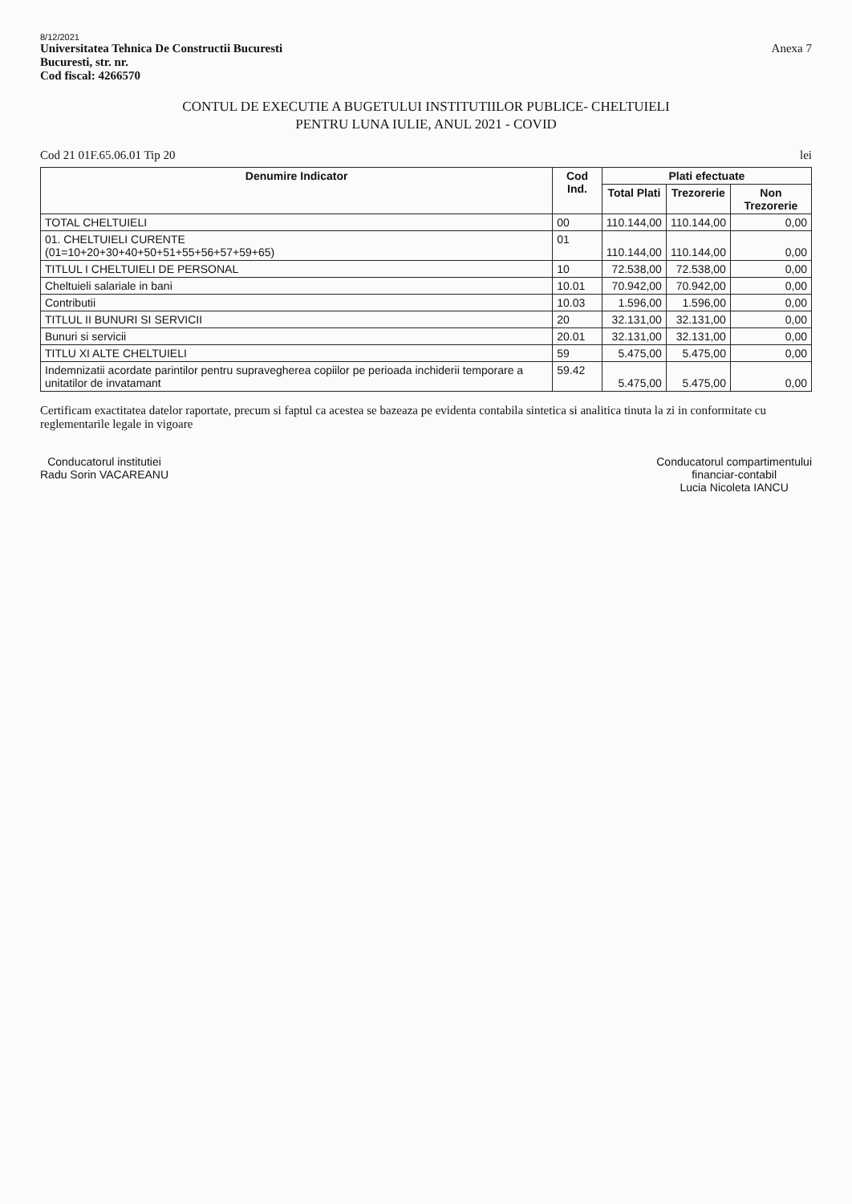8/12/2021
Universitatea Tehnica De Constructii Bucuresti
Bucuresti, str. nr.
Cod fiscal: 4266570
Anexa 7
CONTUL DE EXECUTIE A BUGETULUI INSTITUTIILOR PUBLICE- CHELTUIELI
PENTRU LUNA IULIE, ANUL 2021 - COVID
Cod 21 01F.65.06.01 Tip 20 lei
| Denumire Indicator | Cod Ind. | Plati efectuate | | |
| --- | --- | --- | --- | --- |
| | | Total Plati | Trezorerie | Non Trezorerie |
| TOTAL CHELTUIELI | 00 | 110.144,00 | 110.144,00 | 0,00 |
| 01. CHELTUIELI CURENTE (01=10+20+30+40+50+51+55+56+57+59+65) | 01 | 110.144,00 | 110.144,00 | 0,00 |
| TITLUL I CHELTUIELI DE PERSONAL | 10 | 72.538,00 | 72.538,00 | 0,00 |
| Cheltuieli salariale in bani | 10.01 | 70.942,00 | 70.942,00 | 0,00 |
| Contributii | 10.03 | 1.596,00 | 1.596,00 | 0,00 |
| TITLUL II BUNURI SI SERVICII | 20 | 32.131,00 | 32.131,00 | 0,00 |
| Bunuri si servicii | 20.01 | 32.131,00 | 32.131,00 | 0,00 |
| TITLU XI ALTE CHELTUIELI | 59 | 5.475,00 | 5.475,00 | 0,00 |
| Indemnizatii acordate parintilor pentru supravegherea copiilor pe perioada inchiderii temporare a unitatilor de invatamant | 59.42 | 5.475,00 | 5.475,00 | 0,00 |
Certificam exactitatea datelor raportate, precum si faptul ca acestea se bazeaza pe evidenta contabila sintetica si analitica tinuta la zi in conformitate cu reglementarile legale in vigoare
Conducatorul institutiei
Radu Sorin VACAREANU
Conducatorul compartimentului
financiar-contabil
Lucia Nicoleta IANCU